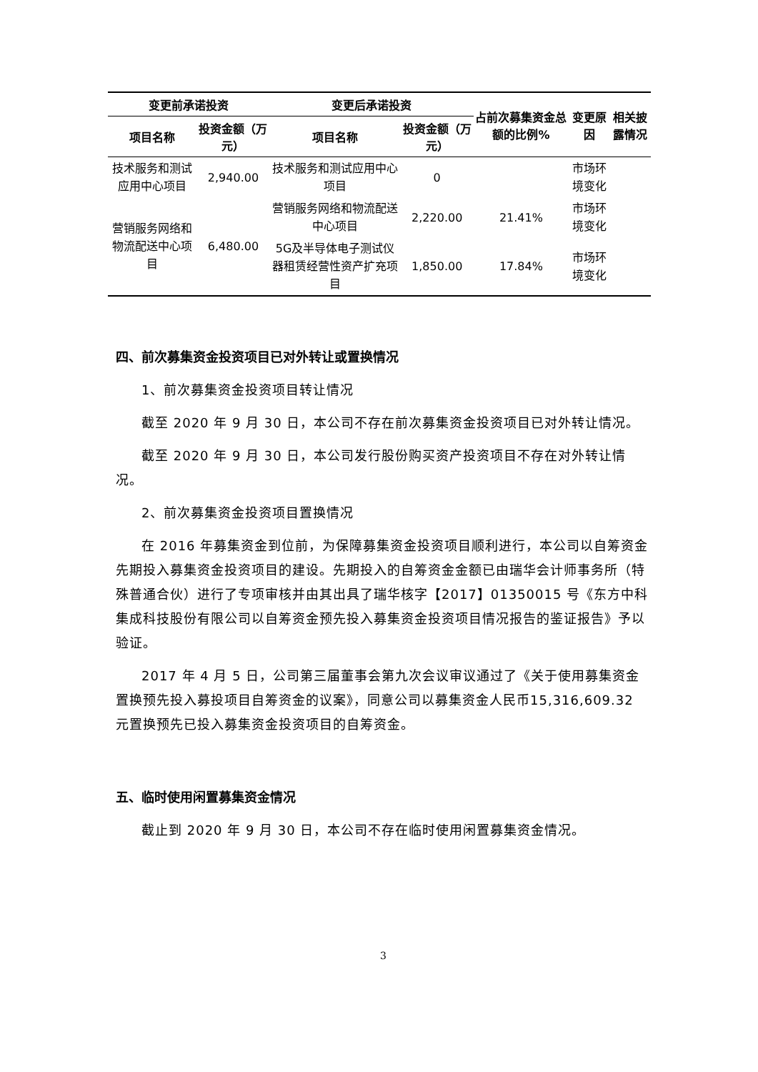| 变更前承诺投资 | | 变更后承诺投资 | | 占前次募集资金总额的比例% | 变更原因 | 相关披露情况 |
| --- | --- | --- | --- | --- | --- | --- |
| 项目名称 | 投资金额（万元） | 项目名称 | 投资金额（万元） | | | |
| 技术服务和测试应用中心项目 | 2,940.00 | 技术服务和测试应用中心项目 | 0 | | 市场环境变化 | |
| 营销服务网络和物流配送中心项目 | 6,480.00 | 营销服务网络和物流配送中心项目 | 2,220.00 | 21.41% | 市场环境变化 | |
| | | 5G及半导体电子测试仪器租赁经营性资产扩充项目 | 1,850.00 | 17.84% | 市场环境变化 | |
四、前次募集资金投资项目已对外转让或置换情况
1、前次募集资金投资项目转让情况
截至 2020 年 9 月 30 日，本公司不存在前次募集资金投资项目已对外转让情况。
截至 2020 年 9 月 30 日，本公司发行股份购买资产投资项目不存在对外转让情况。
2、前次募集资金投资项目置换情况
在 2016 年募集资金到位前，为保障募集资金投资项目顺利进行，本公司以自筹资金先期投入募集资金投资项目的建设。先期投入的自筹资金金额已由瑞华会计师事务所（特殊普通合伙）进行了专项审核并由其出具了瑞华核字【2017】01350015 号《东方中科集成科技股份有限公司以自筹资金预先投入募集资金投资项目情况报告的鉴证报告》予以验证。
2017 年 4 月 5 日，公司第三届董事会第九次会议审议通过了《关于使用募集资金置换预先投入募投项目自筹资金的议案》，同意公司以募集资金人民币15,316,609.32 元置换预先已投入募集资金投资项目的自筹资金。
五、临时使用闲置募集资金情况
截止到 2020 年 9 月 30 日，本公司不存在临时使用闲置募集资金情况。
3